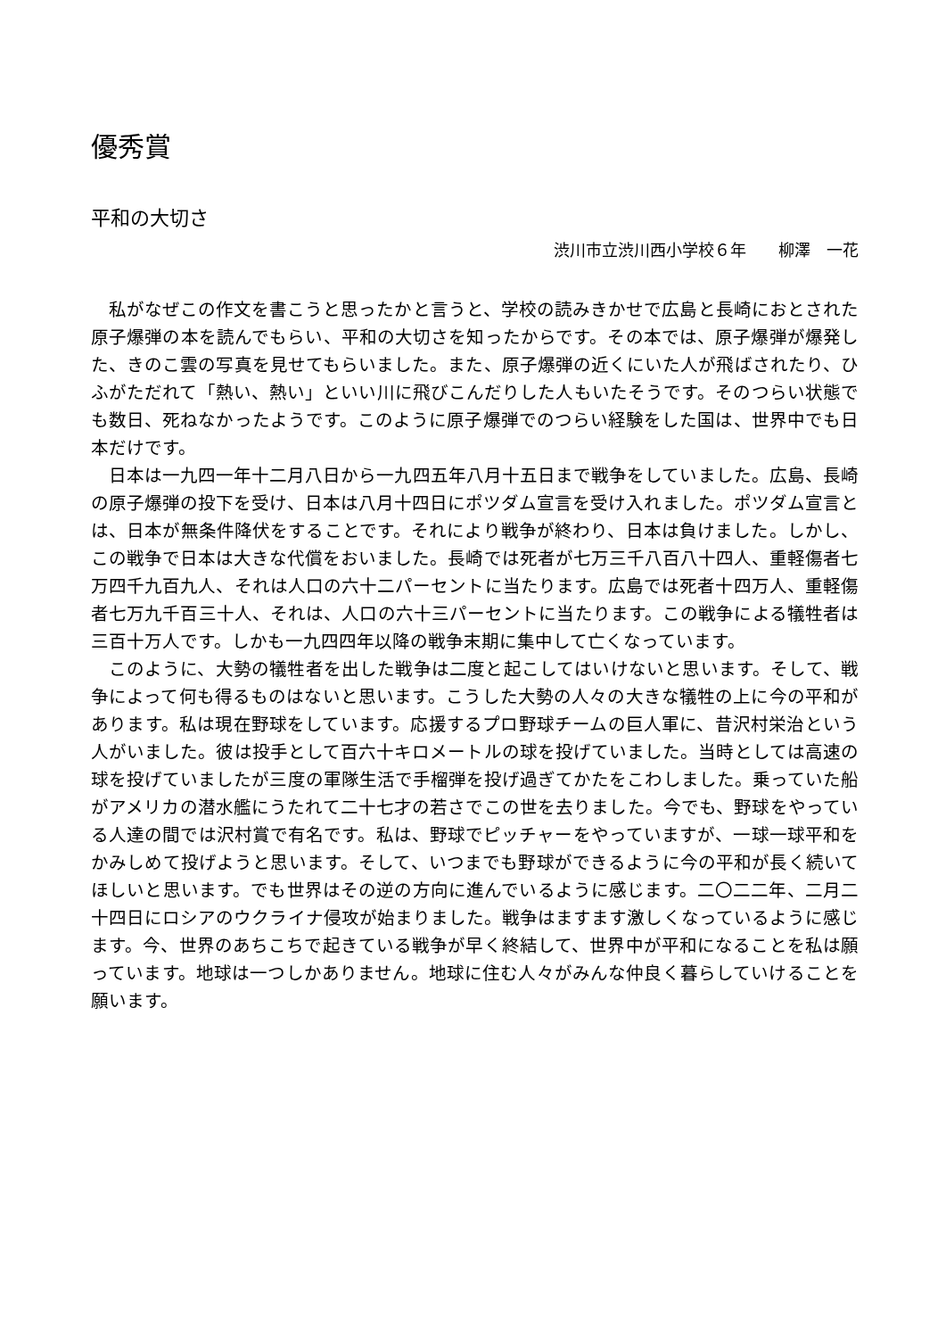優秀賞
平和の大切さ
渋川市立渋川西小学校６年　　柳澤　一花
私がなぜこの作文を書こうと思ったかと言うと、学校の読みきかせで広島と長崎におとされた原子爆弾の本を読んでもらい、平和の大切さを知ったからです。その本では、原子爆弾が爆発した、きのこ雲の写真を見せてもらいました。また、原子爆弾の近くにいた人が飛ばされたり、ひふがただれて「熱い、熱い」といい川に飛びこんだりした人もいたそうです。そのつらい状態でも数日、死ねなかったようです。このように原子爆弾でのつらい経験をした国は、世界中でも日本だけです。
日本は一九四一年十二月八日から一九四五年八月十五日まで戦争をしていました。広島、長崎の原子爆弾の投下を受け、日本は八月十四日にポツダム宣言を受け入れました。ポツダム宣言とは、日本が無条件降伏をすることです。それにより戦争が終わり、日本は負けました。しかし、この戦争で日本は大きな代償をおいました。長崎では死者が七万三千八百八十四人、重軽傷者七万四千九百九人、それは人口の六十二パーセントに当たります。広島では死者十四万人、重軽傷者七万九千百三十人、それは、人口の六十三パーセントに当たります。この戦争による犠牲者は三百十万人です。しかも一九四四年以降の戦争末期に集中して亡くなっています。
このように、大勢の犠牲者を出した戦争は二度と起こしてはいけないと思います。そして、戦争によって何も得るものはないと思います。こうした大勢の人々の大きな犠牲の上に今の平和があります。私は現在野球をしています。応援するプロ野球チームの巨人軍に、昔沢村栄治という人がいました。彼は投手として百六十キロメートルの球を投げていました。当時としては高速の球を投げていましたが三度の軍隊生活で手榴弾を投げ過ぎてかたをこわしました。乗っていた船がアメリカの潜水艦にうたれて二十七才の若さでこの世を去りました。今でも、野球をやっている人達の間では沢村賞で有名です。私は、野球でピッチャーをやっていますが、一球一球平和をかみしめて投げようと思います。そして、いつまでも野球ができるように今の平和が長く続いてほしいと思います。でも世界はその逆の方向に進んでいるように感じます。二〇二二年、二月二十四日にロシアのウクライナ侵攻が始まりました。戦争はますます激しくなっているように感じます。今、世界のあちこちで起きている戦争が早く終結して、世界中が平和になることを私は願っています。地球は一つしかありません。地球に住む人々がみんな仲良く暮らしていけることを願います。